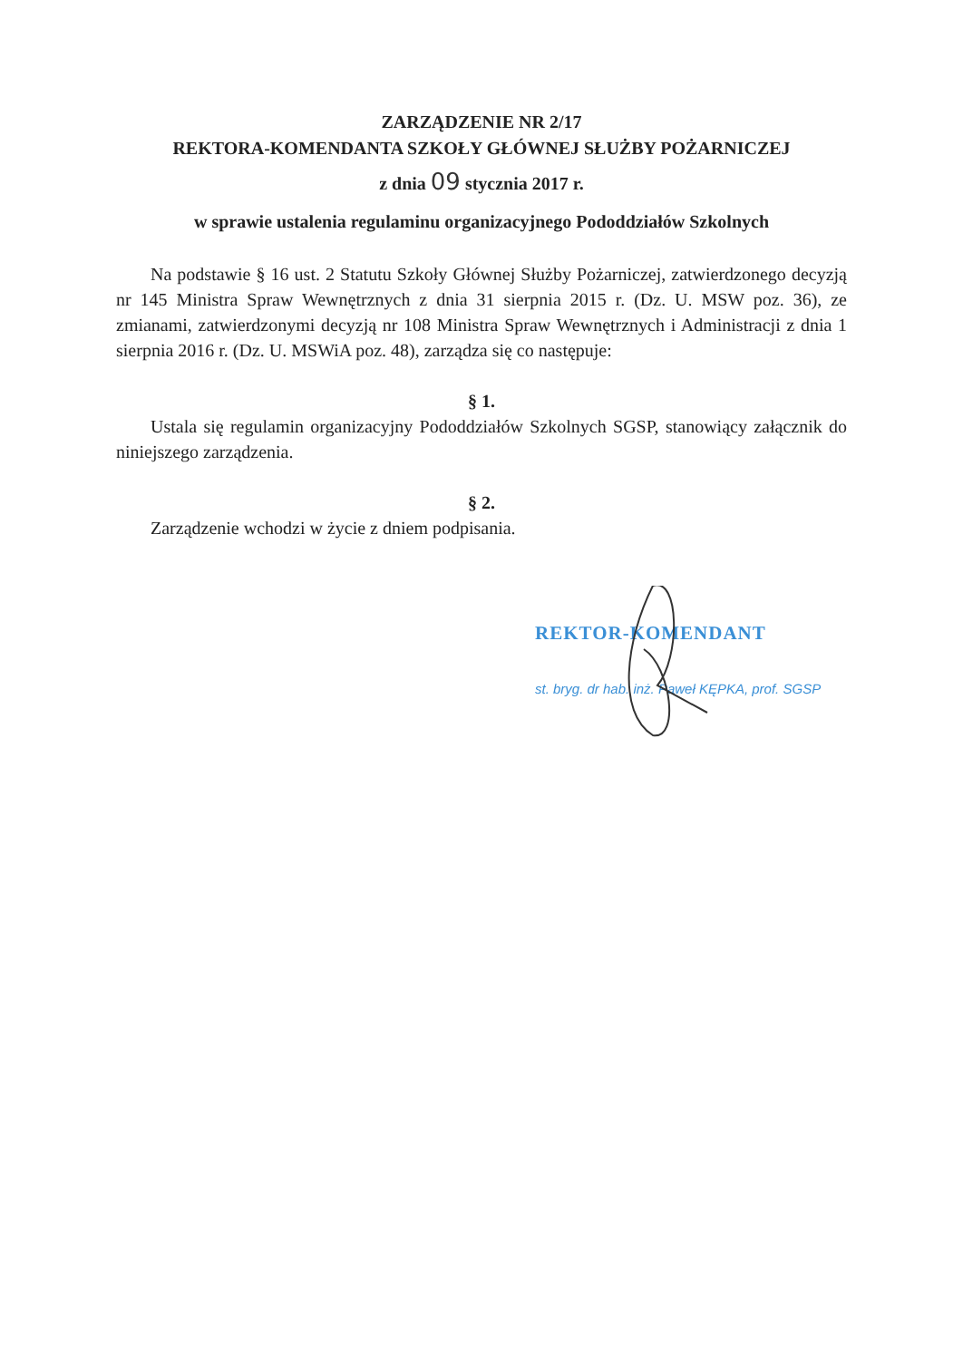ZARZĄDZENIE NR 2/17
REKTORA-KOMENDANTA SZKOŁY GŁÓWNEJ SŁUŻBY POŻARNICZEJ
z dnia 09 stycznia 2017 r.
w sprawie ustalenia regulaminu organizacyjnego Pododdziałów Szkolnych
Na podstawie § 16 ust. 2 Statutu Szkoły Głównej Służby Pożarniczej, zatwierdzonego decyzją nr 145 Ministra Spraw Wewnętrznych z dnia 31 sierpnia 2015 r. (Dz. U. MSW poz. 36), ze zmianami, zatwierdzonymi decyzją nr 108 Ministra Spraw Wewnętrznych i Administracji z dnia 1 sierpnia 2016 r. (Dz. U. MSWiA poz. 48), zarządza się co następuje:
§ 1.
Ustala się regulamin organizacyjny Pododdziałów Szkolnych SGSP, stanowiący załącznik do niniejszego zarządzenia.
§ 2.
Zarządzenie wchodzi w życie z dniem podpisania.
REKTOR-KOMENDANT
st. bryg. dr hab. inż. Paweł KĘPKA, prof. SGSP